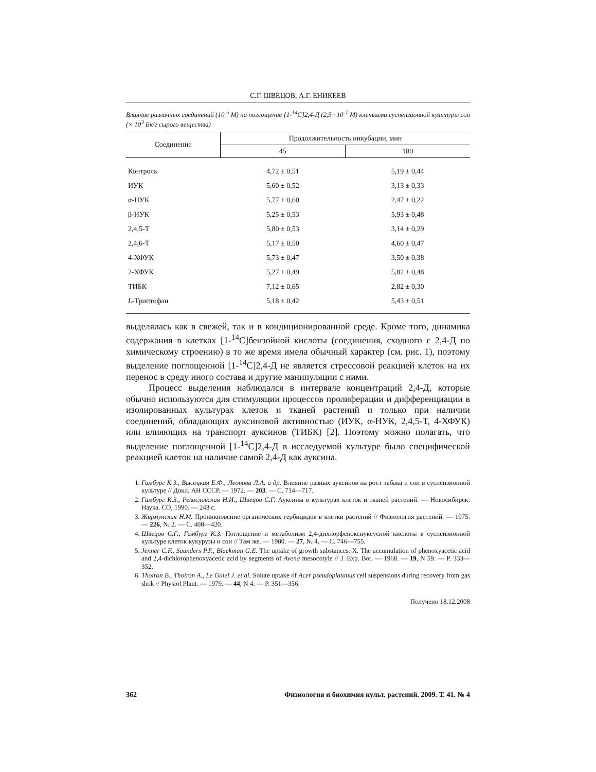С.Г. ШВЕЦОВ, А.Г. ЕНИКЕЕВ
Влияние различных соединений (10<sup>-5</sup> М) на поглощение [1-<sup>14</sup>C]2,4-Д (2,5 · 10<sup>-7</sup> М) клетками суспензионной культуры сои (× 10<sup>3</sup> Бк/г сырого вещества)
| Соединение | Продолжительность инкубации, мин | |
| --- | --- | --- |
| | 45 | 180 |
| Контроль | 4,72 ± 0,51 | 5,19 ± 0,44 |
| ИУК | 5,60 ± 0,52 | 3,13 ± 0,33 |
| α-НУК | 5,77 ± 0,60 | 2,47 ± 0,22 |
| β-НУК | 5,25 ± 0,53 | 5,93 ± 0,48 |
| 2,4,5-Т | 5,80 ± 0,53 | 3,14 ± 0,29 |
| 2,4,6-Т | 5,17 ± 0,50 | 4,60 ± 0,47 |
| 4-ХФУК | 5,73 ± 0,47 | 3,50 ± 0,38 |
| 2-ХФУК | 5,27 ± 0,49 | 5,82 ± 0,48 |
| ТИБК | 7,12 ± 0,65 | 2,82 ± 0,30 |
| L -Триптофан | 5,18 ± 0,42 | 5,43 ± 0,51 |
выделялась как в свежей, так и в кондиционированной среде. Кроме того, динамика содержания в клетках [1-<sup>14</sup>C]бензойной кислоты (соединения, сходного с 2,4-Д по химическому строению) в то же время имела обычный характер (см. рис. 1), поэтому выделение поглощенной [1-<sup>14</sup>C]2,4-Д не является стрессовой реакцией клеток на их перенос в среду иного состава и другие манипуляции с ними.
Процесс выделения наблюдался в интервале концентраций 2,4-Д, которые обычно используются для стимуляции процессов пролиферации и дифференциации в изолированных культурах клеток и тканей растений и только при наличии соединений, обладающих ауксиновой активностью (ИУК, α-НУК, 2,4,5-Т, 4-ХФУК) или влияющих на транспорт ауксинов (ТИБК) [2]. Поэтому можно полагать, что выделение поглощенной [1-<sup>14</sup>C]2,4-Д в исследуемой культуре было специфической реакцией клеток на наличие самой 2,4-Д как ауксина.
1. Гамбург К.З., Высоцкая Е.Ф., Леонова Л.А. и др. Влияние разных ауксинов на рост табака и сои в суспензионной культуре // Докл. АН СССР. — 1972. — 203. — С. 714—717.
2. Гамбург К.З., Рекославская Н.И., Швецов С.Г. Ауксины в культурах клеток и тканей растений. — Новосибирск: Наука. СО, 1990. — 243 с.
3. Жирмунская Н.М. Проникновение органических гербицидов в клетки растений // Физиология растений. — 1975. — 226, № 2. — С. 408—420.
4. Швецов С.Г., Гамбург К.З. Поглощение и метаболизм 2,4-дихлорфеноксиуксусной кислоты в суспензионной культуре клеток кукурузы и сои // Там же. — 1980. — 27, № 4. — С. 746—755.
5. Jenner C.F., Saunders P.F., Blackman G.E. The uptake of growth substances. X. The accumulation of phenoxyacetic acid and 2,4-dichlorophenoxyacetic acid by segments of Avena mesocotyle // J. Exp. Bot. — 1968. — 19, N 59. — P. 333—352.
6. Thoiron B., Thoiron A., Le Guiel J. et al. Solute uptake of Acer pseudoplatanus cell suspensions during recovery from gas shok // Physiol Plant. — 1979. — 44, N 4. — P. 351—356.
Получено 18.12.2008
362 Физиология и биохимия культ. растений. 2009. Т. 41. № 4